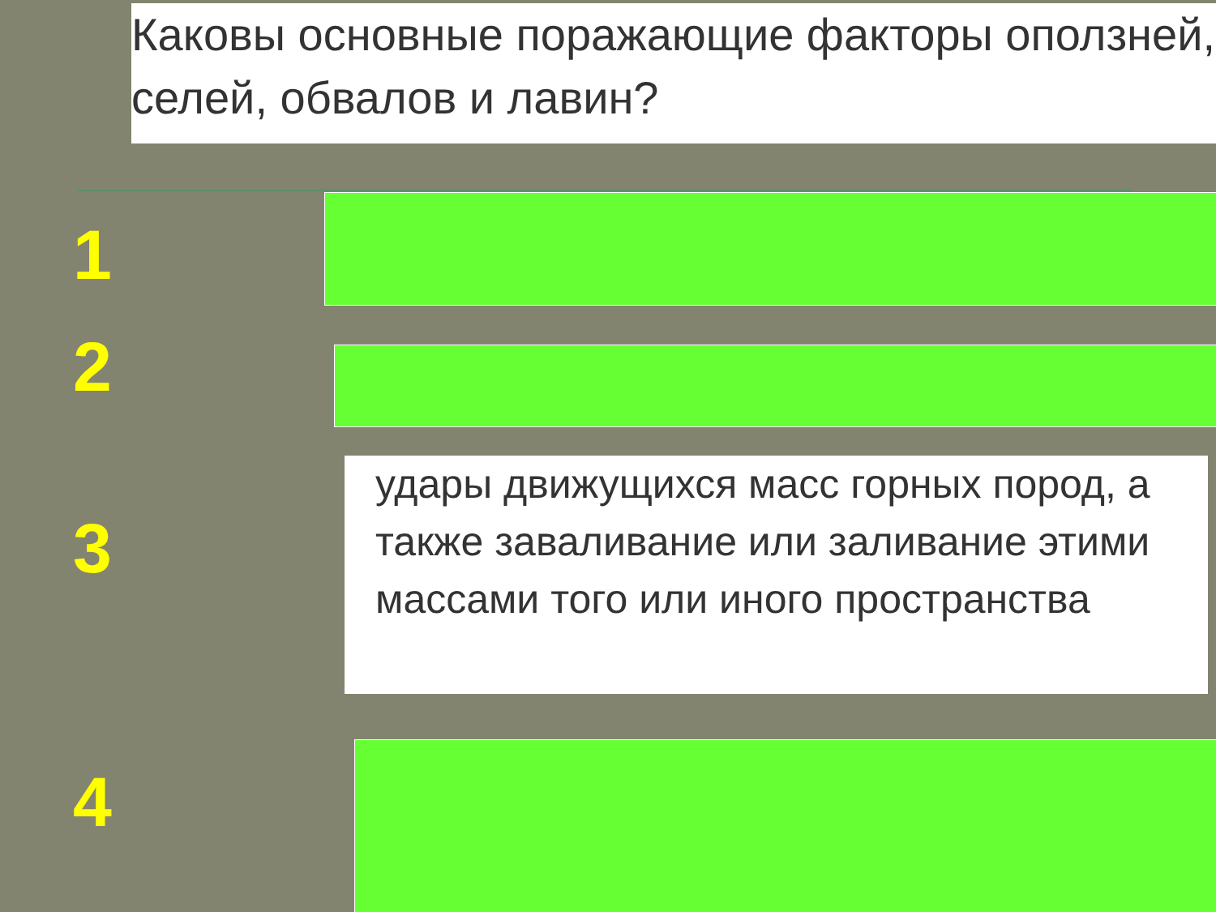Каковы основные поражающие факторы оползней, селей, обвалов и лавин?
1
2
3
удары движущихся масс горных пород, а также заваливание или заливание этими массами того или иного пространства
4